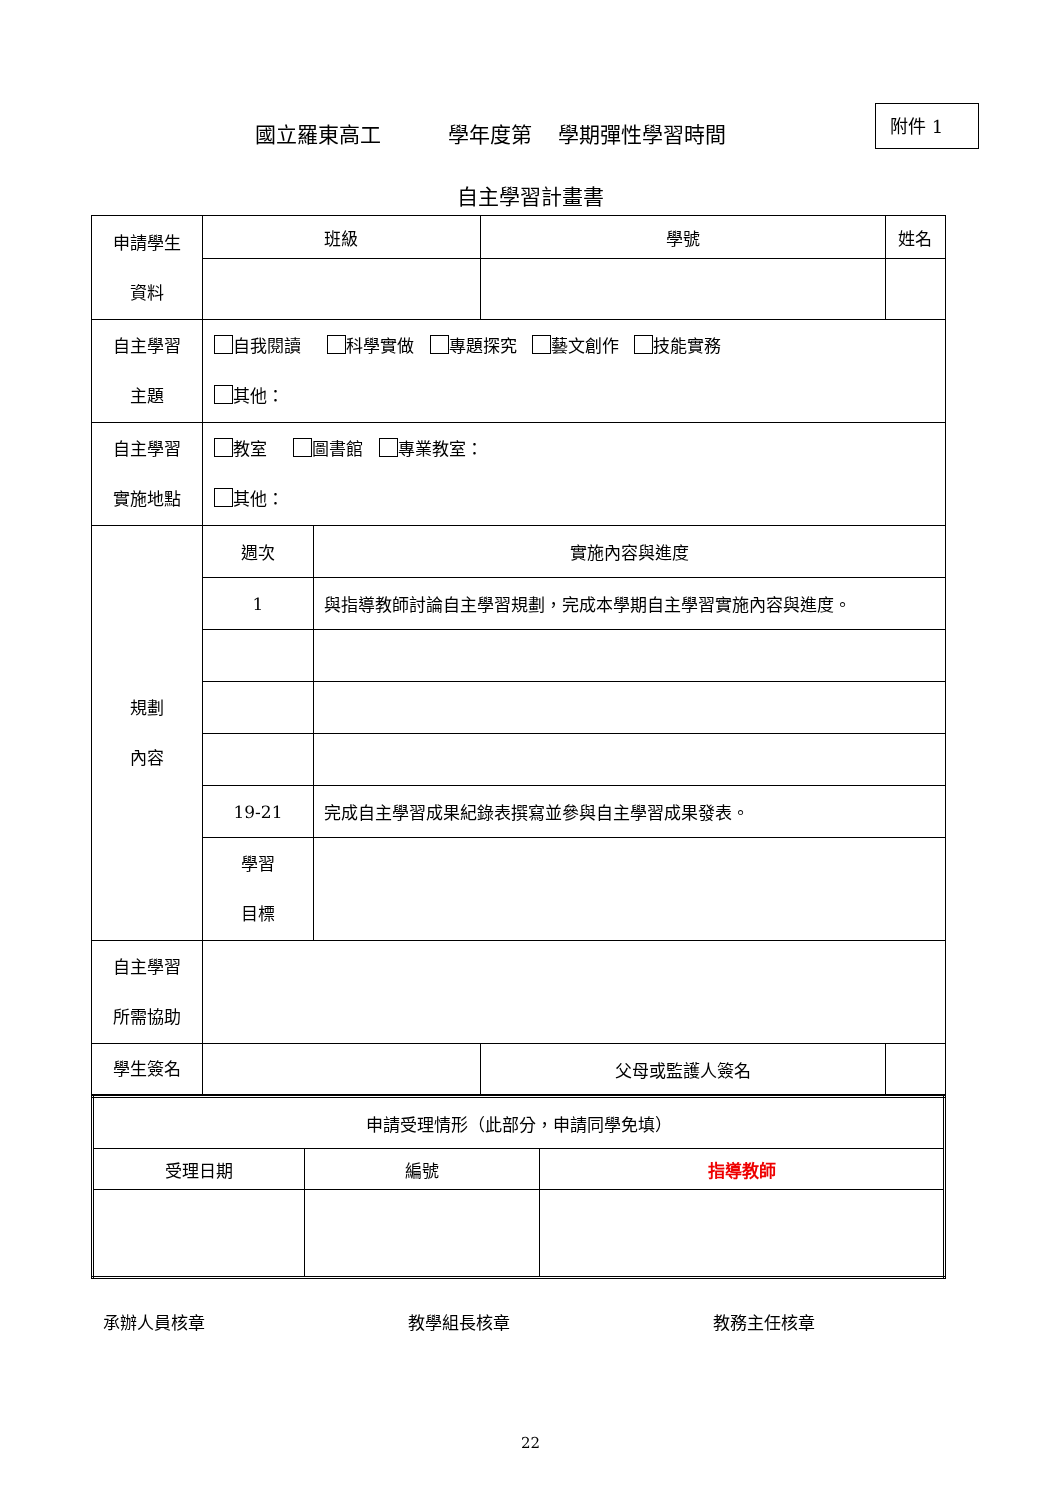國立羅東高工 學年度第 學期彈性學習時間
附件 1
自主學習計畫書
| 申請學生 資料 | 班級 | | 學號 | 姓名 | |
| 自主學習 主題 | 自我閱讀 科學實做 專題探究 藝文創作 技能實務 其他： | | | | |
| 自主學習 實施地點 | 教室 圖書館 專業教室： 其他： | | | | |
| 規劃 內容 | 週次 | 實施內容與進度 | | | |
| | 1 | 與指導教師討論自主學習規劃，完成本學期自主學習實施內容與進度。 | | | |
| | 19-21 | 完成自主學習成果紀錄表撰寫並參與自主學習成果發表。 | | | |
| | 學習 目標 | | | | |
| 自主學習 所需協助 | | | | | |
| 學生簽名 | | | 父母或監護人簽名 | | |
| 申請受理情形（此部分，申請同學免填） | | |
| 受理日期 | 編號 | 指導教師 |
承辦人員核章 教學組長核章 教務主任核章
22